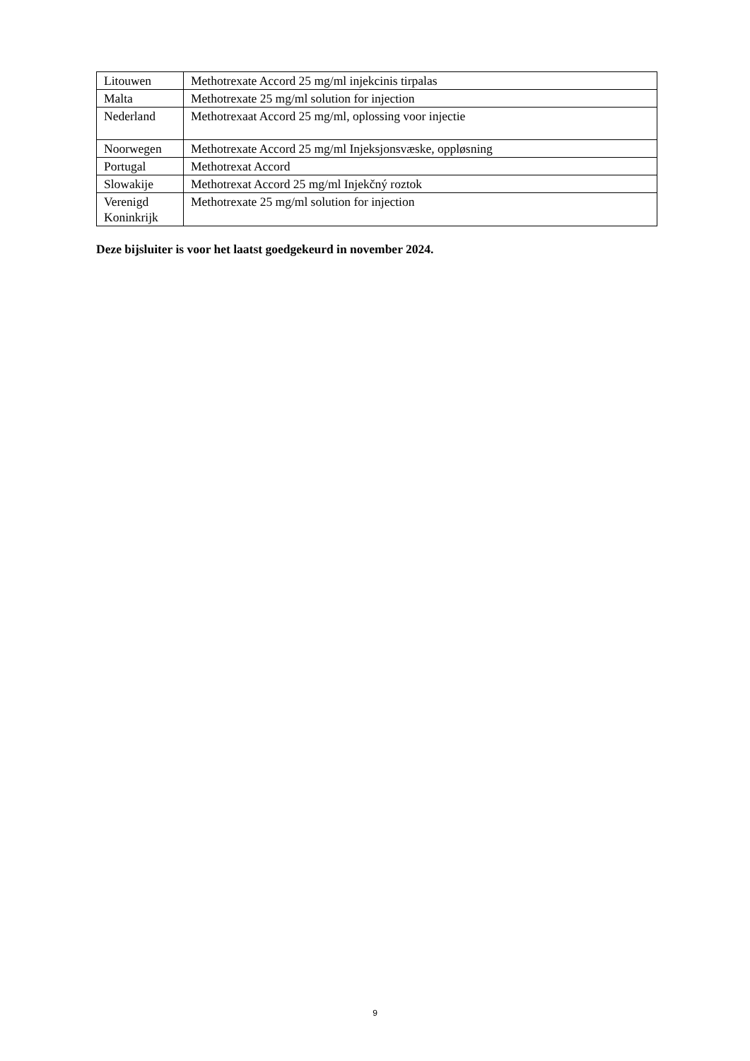| Litouwen | Methotrexate Accord 25 mg/ml injekcinis tirpalas |
| Malta | Methotrexate 25 mg/ml solution for injection |
| Nederland | Methotrexaat Accord 25 mg/ml, oplossing voor injectie |
| Noorwegen | Methotrexate Accord 25 mg/ml Injeksjonsvæske, oppløsning |
| Portugal | Methotrexat Accord |
| Slowakije | Methotrexat Accord 25 mg/ml Injekčný roztok |
| Verenigd Koninkrijk | Methotrexate 25 mg/ml solution for injection |
Deze bijsluiter is voor het laatst goedgekeurd in november 2024.
9